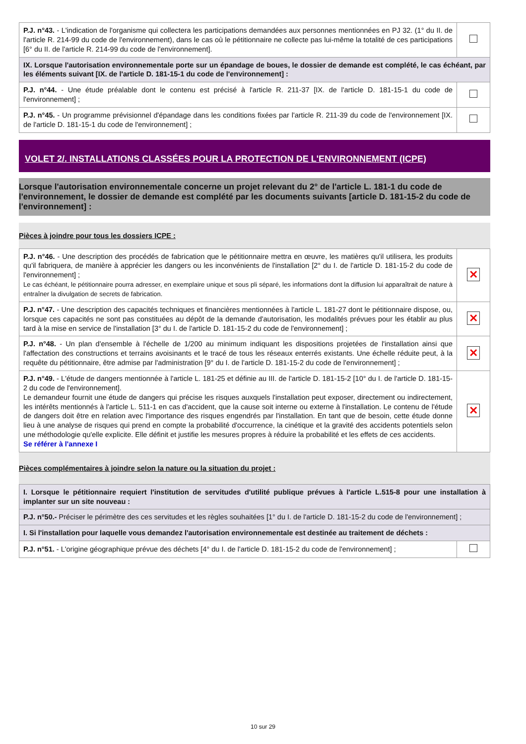| P.J. n°43. - L'indication de l'organisme qui collectera les participations demandées aux personnes mentionnées en PJ 32. (1° du II. de l'article R. 214-99 du code de l'environnement), dans le cas où le pétitionnaire ne collecte pas lui-même la totalité de ces participations [6° du II. de l'article R. 214-99 du code de l'environnement]. | |
| IX. Lorsque l'autorisation environnementale porte sur un épandage de boues, le dossier de demande est complété, le cas échéant, par les éléments suivant [IX. de l'article D. 181-15-1 du code de l'environnement] : | |
| P.J. n°44. - Une étude préalable dont le contenu est précisé à l'article R. 211-37 [IX. de l'article D. 181-15-1 du code de l'environnement] ; | |
| P.J. n°45. - Un programme prévisionnel d'épandage dans les conditions fixées par l'article R. 211-39 du code de l'environnement [IX. de l'article D. 181-15-1 du code de l'environnement] ; | |
VOLET 2/. INSTALLATIONS CLASSÉES POUR LA PROTECTION DE L'ENVIRONNEMENT (ICPE)
Lorsque l'autorisation environnementale concerne un projet relevant du 2° de l'article L. 181-1 du code de l'environnement, le dossier de demande est complété par les documents suivants [article D. 181-15-2 du code de l'environnement] :
Pièces à joindre pour tous les dossiers ICPE :
| P.J. n°46. - Une description des procédés de fabrication que le pétitionnaire mettra en œuvre, les matières qu'il utilisera, les produits qu'il fabriquera, de manière à apprécier les dangers ou les inconvénients de l'installation [2° du I. de l'article D. 181-15-2 du code de l'environnement] ; Le cas échéant, le pétitionnaire pourra adresser, en exemplaire unique et sous pli séparé, les informations dont la diffusion lui apparaîtrait de nature à entraîner la divulgation de secrets de fabrication. | ✕ |
| P.J. n°47. - Une description des capacités techniques et financières mentionnées à l'article L. 181-27 dont le pétitionnaire dispose, ou, lorsque ces capacités ne sont pas constituées au dépôt de la demande d'autorisation, les modalités prévues pour les établir au plus tard à la mise en service de l'installation [3° du I. de l'article D. 181-15-2 du code de l'environnement] ; | ✕ |
| P.J. n°48. - Un plan d'ensemble à l'échelle de 1/200 au minimum indiquant les dispositions projetées de l'installation ainsi que l'affectation des constructions et terrains avoisinants et le tracé de tous les réseaux enterrés existants. Une échelle réduite peut, à la requête du pétitionnaire, être admise par l'administration [9° du I. de l'article D. 181-15-2 du code de l'environnement] ; | ✕ |
| P.J. n°49. - L'étude de dangers mentionnée à l'article L. 181-25 et définie au III. de l'article D. 181-15-2 [10° du I. de l'article D. 181-15-2 du code de l'environnement]. Le demandeur fournit une étude de dangers qui précise les risques auxquels l'installation peut exposer, directement ou indirectement, les intérêts mentionnés à l'article L. 511-1 en cas d'accident, que la cause soit interne ou externe à l'installation. Le contenu de l'étude de dangers doit être en relation avec l'importance des risques engendrés par l'installation. En tant que de besoin, cette étude donne lieu à une analyse de risques qui prend en compte la probabilité d'occurrence, la cinétique et la gravité des accidents potentiels selon une méthodologie qu'elle explicite. Elle définit et justifie les mesures propres à réduire la probabilité et les effets de ces accidents. Se référer à l'annexe I | ✕ |
Pièces complémentaires à joindre selon la nature ou la situation du projet :
| I. Lorsque le pétitionnaire requiert l'institution de servitudes d'utilité publique prévues à l'article L.515-8 pour une installation à implanter sur un site nouveau : | |
| P.J. n°50.- Préciser le périmètre des ces servitudes et les règles souhaitées [1° du I. de l'article D. 181-15-2 du code de l'environnement] ; | |
| I. Si l'installation pour laquelle vous demandez l'autorisation environnementale est destinée au traitement de déchets : | |
| P.J. n°51. - L'origine géographique prévue des déchets [4° du I. de l'article D. 181-15-2 du code de l'environnement] ; | |
10 sur 29